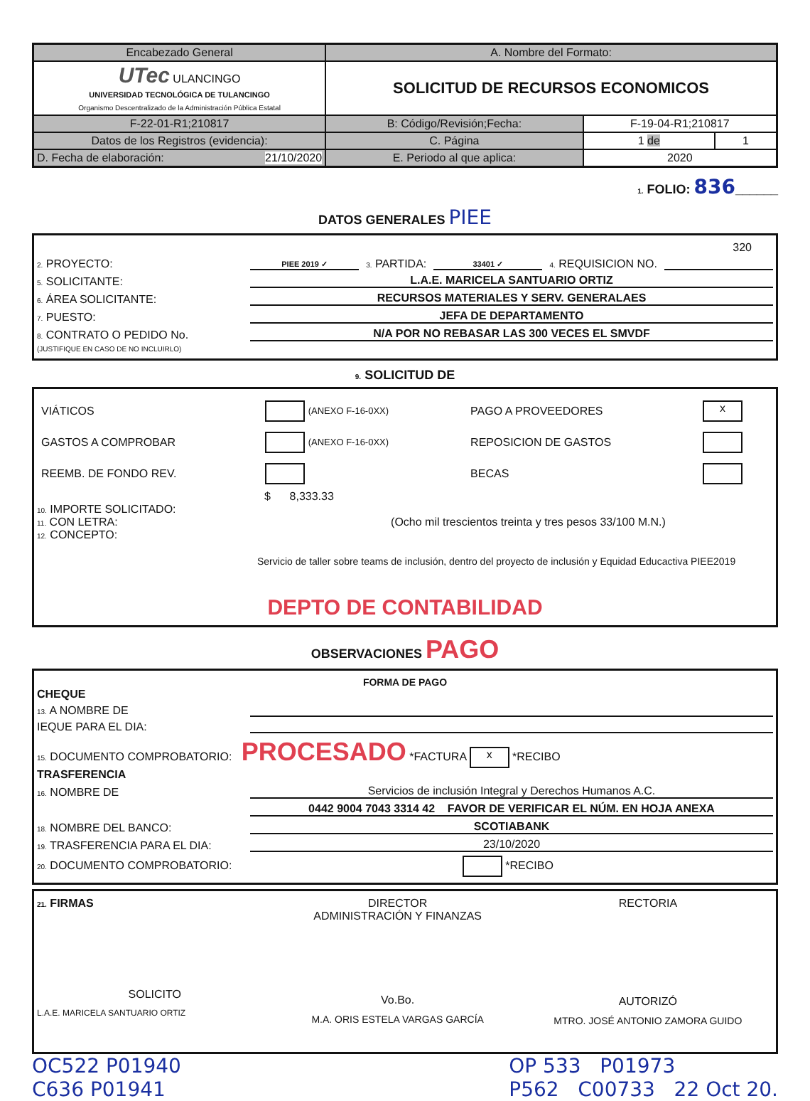| Encabezado General | A. Nombre del Formato: | | |
| UTec ULANCINGO UNIVERSIDAD TECNOLÓGICA DE TULANCINGO Organismo Descentralizado de la Administración Pública Estatal | SOLICITUD DE RECURSOS ECONOMICOS | | |
| F-22-01-R1;210817 | B: Código/Revisión;Fecha: | F-19-04-R1;210817 | |
| Datos de los Registros (evidencia): | C. Página | 1 de | 1 |
| D. Fecha de elaboración: 21/10/2020 | E. Periodo al que aplica: | 2020 | |
1. FOLIO: 836______
DATOS GENERALES PIEE
320
2. PROYECTO: PIEE 2019 ✓ 3. PARTIDA: 33401 ✓ 4. REQUISICION NO.
5. SOLICITANTE: L.A.E. MARICELA SANTUARIO ORTIZ
6. ÁREA SOLICITANTE: RECURSOS MATERIALES Y SERV. GENERALAES
7. PUESTO: JEFA DE DEPARTAMENTO
8. CONTRATO O PEDIDO No. N/A POR NO REBASAR LAS 300 VECES EL SMVDF
(JUSTIFIQUE EN CASO DE NO INCLUIRLO)
9. SOLICITUD DE
| VIÁTICOS | (ANEXO F-16-0XX) | PAGO A PROVEEDORES | x |
| GASTOS A COMPROBAR | (ANEXO F-16-0XX) | REPOSICION DE GASTOS | |
| REEMB. DE FONDO REV. | | BECAS | |
$ 8,333.33
10. IMPORTE SOLICITADO:
11. CON LETRA: (Ocho mil trescientos treinta y tres pesos 33/100 M.N.)
12. CONCEPTO:
Servicio de taller sobre teams de inclusión, dentro del proyecto de inclusión y Equidad Educactiva PIEE2019
DEPTO DE CONTABILIDAD
OBSERVACIONES PAGO
FORMA DE PAGO
CHEQUE
13. A NOMBRE DE
IEQUE PARA EL DIA:
15. DOCUMENTO COMPROBATORIO: PROCESADO *FACTURA x *RECIBO
TRASFERENCIA
16. NOMBRE DE Servicios de inclusión Integral y Derechos Humanos A.C.
0442 9004 7043 3314 42 FAVOR DE VERIFICAR EL NÚM. EN HOJA ANEXA
18. NOMBRE DEL BANCO: SCOTIABANK
19. TRASFERENCIA PARA EL DIA: 23/10/2020
20. DOCUMENTO COMPROBATORIO: *RECIBO
21. FIRMAS
SOLICITO
L.A.E. MARICELA SANTUARIO ORTIZ
DIRECTOR
ADMINISTRACIÓN Y FINANZAS
Vo.Bo.
M.A. ORIS ESTELA VARGAS GARCÍA
RECTORIA
AUTORIZÓ
MTRO. JOSÉ ANTONIO ZAMORA GUIDO
OC522 P01940
C636 P01941
OP 533 P01973
P562 C00733 22 Oct 20.